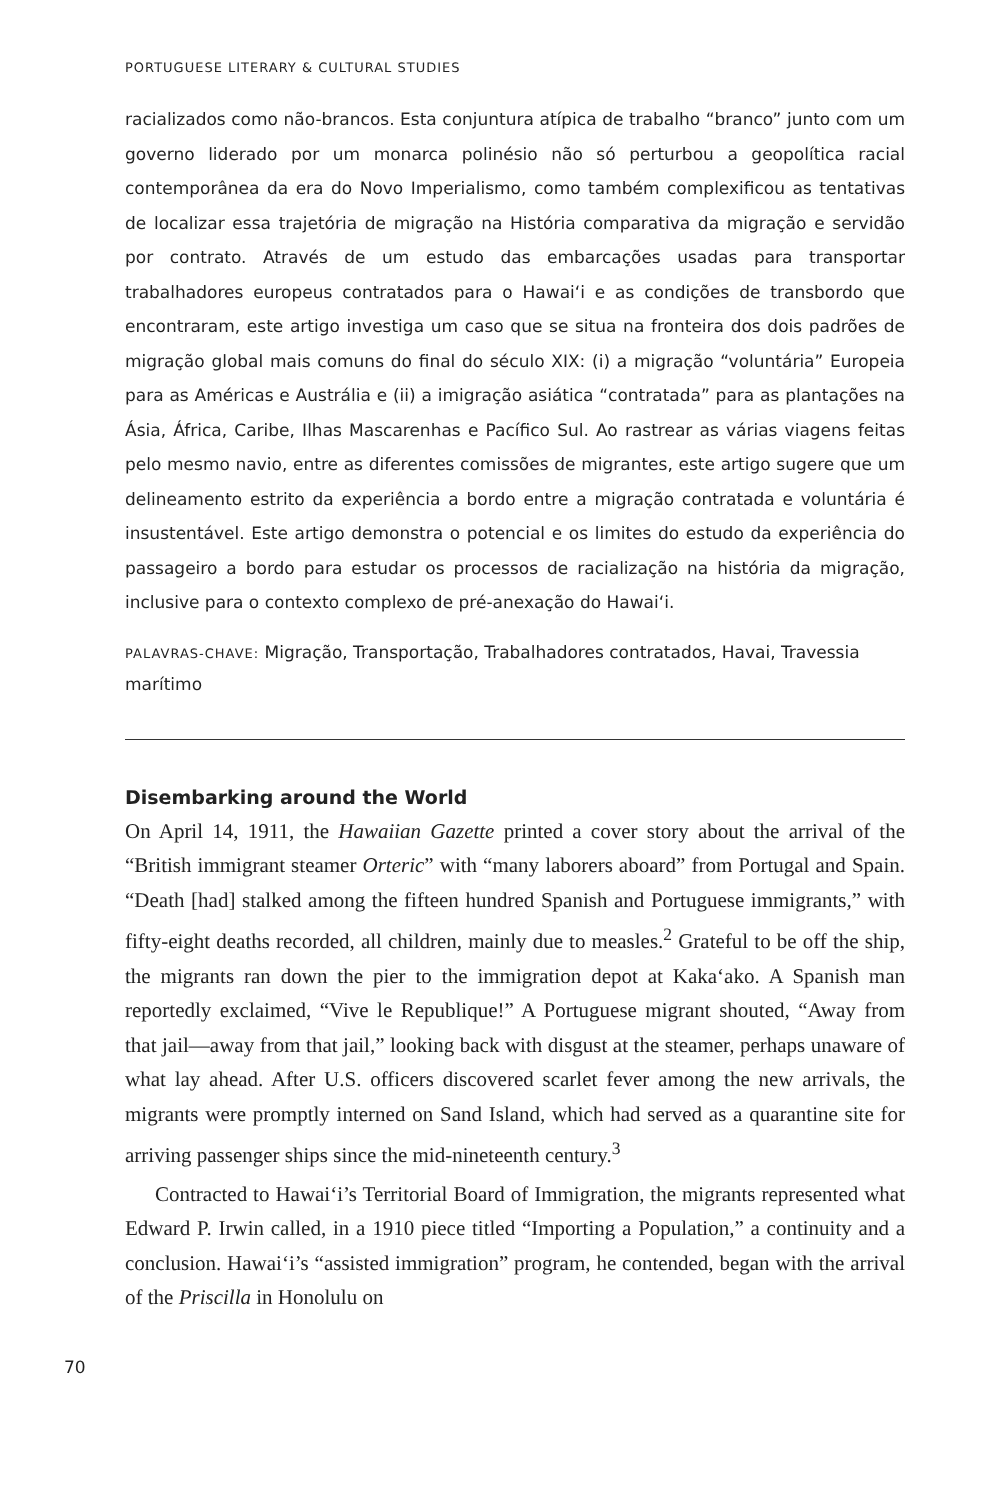PORTUGUESE LITERARY & CULTURAL STUDIES
racializados como não-brancos. Esta conjuntura atípica de trabalho “branco” junto com um governo liderado por um monarca polinésio não só perturbou a geopolítica racial contemporânea da era do Novo Imperialismo, como também complexificou as tentativas de localizar essa trajetória de migração na História comparativa da migração e servidão por contrato. Através de um estudo das embarcações usadas para transportar trabalhadores europeus contratados para o Hawai‘i e as condições de transbordo que encontraram, este artigo investiga um caso que se situa na fronteira dos dois padrões de migração global mais comuns do final do século XIX: (i) a migração “voluntária” Europeia para as Américas e Austrália e (ii) a imigração asiática “contratada” para as plantações na Ásia, África, Caribe, Ilhas Mascarenhas e Pacífico Sul. Ao rastrear as várias viagens feitas pelo mesmo navio, entre as diferentes comissões de migrantes, este artigo sugere que um delineamento estrito da experiência a bordo entre a migração contratada e voluntária é insustentável. Este artigo demonstra o potencial e os limites do estudo da experiência do passageiro a bordo para estudar os processos de racialização na história da migração, inclusive para o contexto complexo de pré-anexação do Hawai‘i.
PALAVRAS-CHAVE: Migração, Transportação, Trabalhadores contratados, Havai, Travessia marítimo
Disembarking around the World
On April 14, 1911, the Hawaiian Gazette printed a cover story about the arrival of the “British immigrant steamer Orteric” with “many laborers aboard” from Portugal and Spain. “Death [had] stalked among the fifteen hundred Spanish and Portuguese immigrants,” with fifty-eight deaths recorded, all children, mainly due to measles.<sup>2</sup> Grateful to be off the ship, the migrants ran down the pier to the immigration depot at Kaka‘ako. A Spanish man reportedly exclaimed, “Vive le Republique!” A Portuguese migrant shouted, “Away from that jail—away from that jail,” looking back with disgust at the steamer, perhaps unaware of what lay ahead. After U.S. officers discovered scarlet fever among the new arrivals, the migrants were promptly interned on Sand Island, which had served as a quarantine site for arriving passenger ships since the mid-nineteenth century.<sup>3</sup>
Contracted to Hawai‘i’s Territorial Board of Immigration, the migrants represented what Edward P. Irwin called, in a 1910 piece titled “Importing a Population,” a continuity and a conclusion. Hawai‘i’s “assisted immigration” program, he contended, began with the arrival of the Priscilla in Honolulu on
70